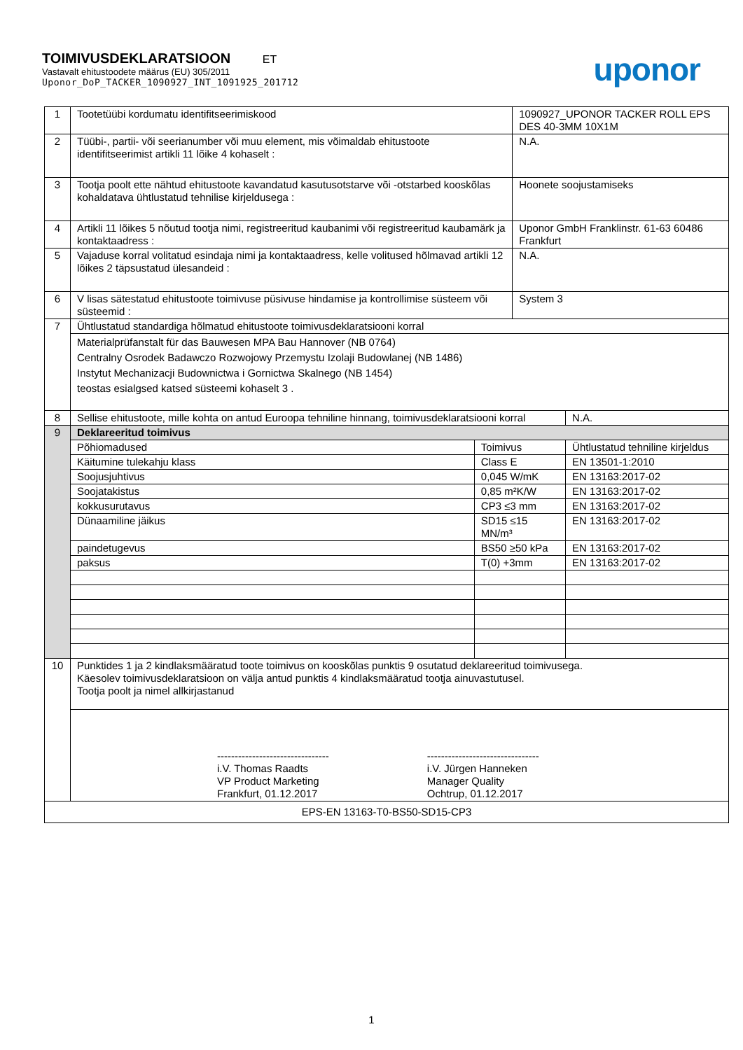TOIMIVUSDEKLARATSIOON ET
Vastavalt ehitustoodete määrus (EU) 305/2011
Uponor_DoP_TACKER_1090927_INT_1091925_201712
uponor
| 1 | Tootetüübi kordumatu identifitseerimiskood | | 1090927_UPONOR TACKER ROLL EPS DES 40-3MM 10X1M | |
| 2 | Tüübi-, partii- või seerianumber või muu element, mis võimaldab ehitustoote identifitseerimist artikli 11 lõike 4 kohaselt : | | N.A. | |
| 3 | Tootja poolt ette nähtud ehitustoote kavandatud kasutusotstarve või -otstarbed kooskõlas kohaldatava ühtlustatud tehnilise kirjeldusega : | | Hoonete soojustamiseks | |
| 4 | Artikli 11 lõikes 5 nõutud tootja nimi, registreeritud kaubanimi või registreeritud kaubamärk ja kontaktaadress : | | Uponor GmbH Franklinstr. 61-63 60486 Frankfurt | |
| 5 | Vajaduse korral volitatud esindaja nimi ja kontaktaadress, kelle volitused hõlmavad artikli 12 lõikes 2 täpsustatud ülesandeid : | | N.A. | |
| 6 | V lisas sätestatud ehitustoote toimivuse püsivuse hindamise ja kontrollimise süsteem või süsteemid : | | System 3 | |
| 7 | Ühtlustatud standardiga hõlmatud ehitustoote toimivusdeklaratsiooni korral | | | |
| | Materialprüfanstalt für das Bauwesen MPA Bau Hannover (NB 0764) Centralny Osrodek Badawczo Rozwojowy Przemystu Izolaji Budowlanej (NB 1486) Instytut Mechanizacji Budownictwa i Gornictwa Skalnego (NB 1454) teostas esialgsed katsed süsteemi kohaselt 3 . | | | |
| 8 | Sellise ehitustoote, mille kohta on antud Euroopa tehniline hinnang, toimivusdeklaratsiooni korral | | | N.A. |
| 9 | Deklareeritud toimivus | | | |
| | Põhiomadused | Toimivus | | Ühtlustatud tehniline kirjeldus |
| | Käitumine tulekahju klass | Class E | | EN 13501-1:2010 |
| | Soojusjuhtivus | 0,045 W/mK | | EN 13163:2017-02 |
| | Soojatakistus | 0,85 m²K/W | | EN 13163:2017-02 |
| | kokkusurutavus | CP3 ≤3 mm | | EN 13163:2017-02 |
| | Dünaamiline jäikus | SD15 ≤15 MN/m³ | | EN 13163:2017-02 |
| | paindetugevus | BS50 ≥50 kPa | | EN 13163:2017-02 |
| | paksus | T(0) +3mm | | EN 13163:2017-02 |
| 10 | Punktides 1 ja 2 kindlaksmääratud toote toimivus on kooskõlas punktis 9 osutatud deklareeritud toimivusega. Käesolev toimivusdeklaratsioon on välja antud punktis 4 kindlaksmääratud tootja ainuvastutusel. Tootja poolt ja nimel allkirjastanud | | | |
| | -------------------------------- i.V. Thomas Raadts VP Product Marketing Frankfurt, 01.12.2017 -------------------------------- i.V. Jürgen Hanneken Manager Quality Ochtrup, 01.12.2017 | | | |
| EPS-EN 13163-T0-BS50-SD15-CP3 | | | | |
1